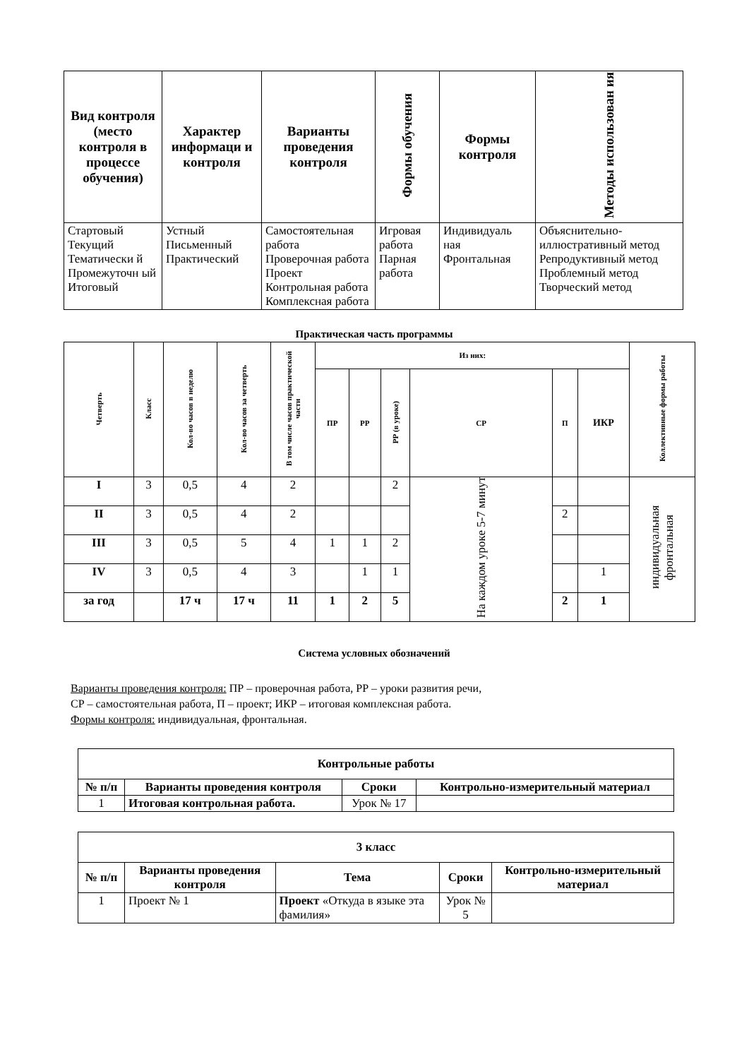| Вид контроля (место контроля в процессе обучения) | Характер информаци и контроля | Варианты проведения контроля | Формы обучения | Формы контроля | Методы использован ия |
| --- | --- | --- | --- | --- | --- |
| Стартовый Текущий Тематически й Промежуточн ый Итоговый | Устный Письменный Практический | Самостоятельная работа Проверочная работа Проект Контрольная работа Комплексная работа | Игровая работа Парная работа | Индивидуаль ная Фронтальная | Объяснительно-иллюстративный метод Репродуктивный метод Проблемный метод Творческий метод |
Практическая часть программы
| Четверть | Класс | Кол-во часов в неделю | Кол-во часов за четверть | В том числе часов практической части | Из них: | | | | | | Коллективные формы работы |
| --- | --- | --- | --- | --- | --- | --- | --- | --- | --- | --- | --- |
| | | | | | ПР | РР | РР (в уроке) | СР | П | ИКР | |
| I | 3 | 0,5 | 4 | 2 | | | 2 | На каждом уроке 5-7 минут | | | индивидуальная фронтальная |
| II | 3 | 0,5 | 4 | 2 | | | | | 2 | | |
| III | 3 | 0,5 | 5 | 4 | 1 | 1 | 2 | | | | |
| IV | 3 | 0,5 | 4 | 3 | | 1 | 1 | | | 1 | |
| за год | | 17 ч | 17 ч | 11 | 1 | 2 | 5 | | 2 | 1 | |
Система условных обозначений
Варианты проведения контроля: ПР – проверочная работа, РР – уроки развития речи,
СР – самостоятельная работа, П – проект; ИКР – итоговая комплексная работа.
Формы контроля: индивидуальная, фронтальная.
| Контрольные работы | | | |
| --- | --- | --- | --- |
| № п/п | Варианты проведения контроля | Сроки | Контрольно-измерительный материал |
| 1 | Итоговая контрольная работа. | Урок № 17 | |
| 3 класс | | | | |
| --- | --- | --- | --- | --- |
| № п/п | Варианты проведения контроля | Тема | Сроки | Контрольно-измерительный материал |
| 1 | Проект № 1 | Проект «Откуда в языке эта фамилия» | Урок № 5 | |